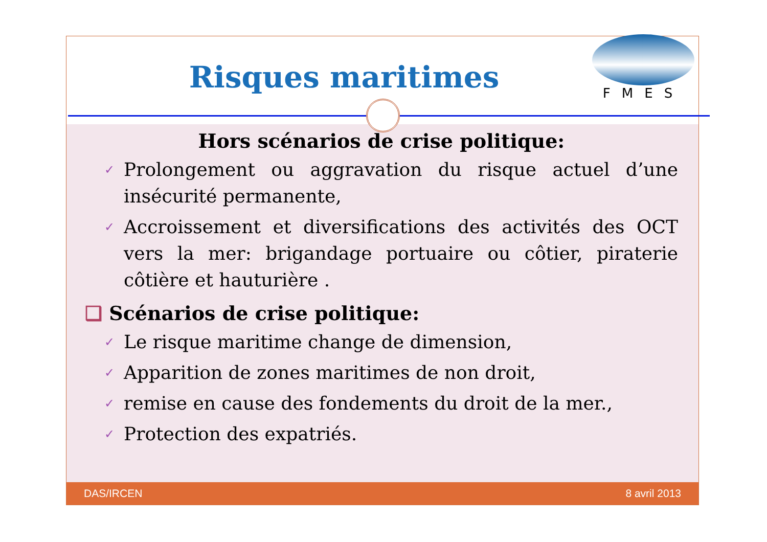Risques maritimes
FMES
Hors scénarios de crise politique:
✓ Prolongement ou aggravation du risque actuel d’une insécurité permanente,
✓ Accroissement et diversifications des activités des OCT vers la mer: brigandage portuaire ou côtier, piraterie côtière et hauturière .
❑ Scénarios de crise politique:
✓ Le risque maritime change de dimension,
✓ Apparition de zones maritimes de non droit,
✓ remise en cause des fondements du droit de la mer.,
✓ Protection des expatriés.
DAS/IRCEN 8 avril 2013